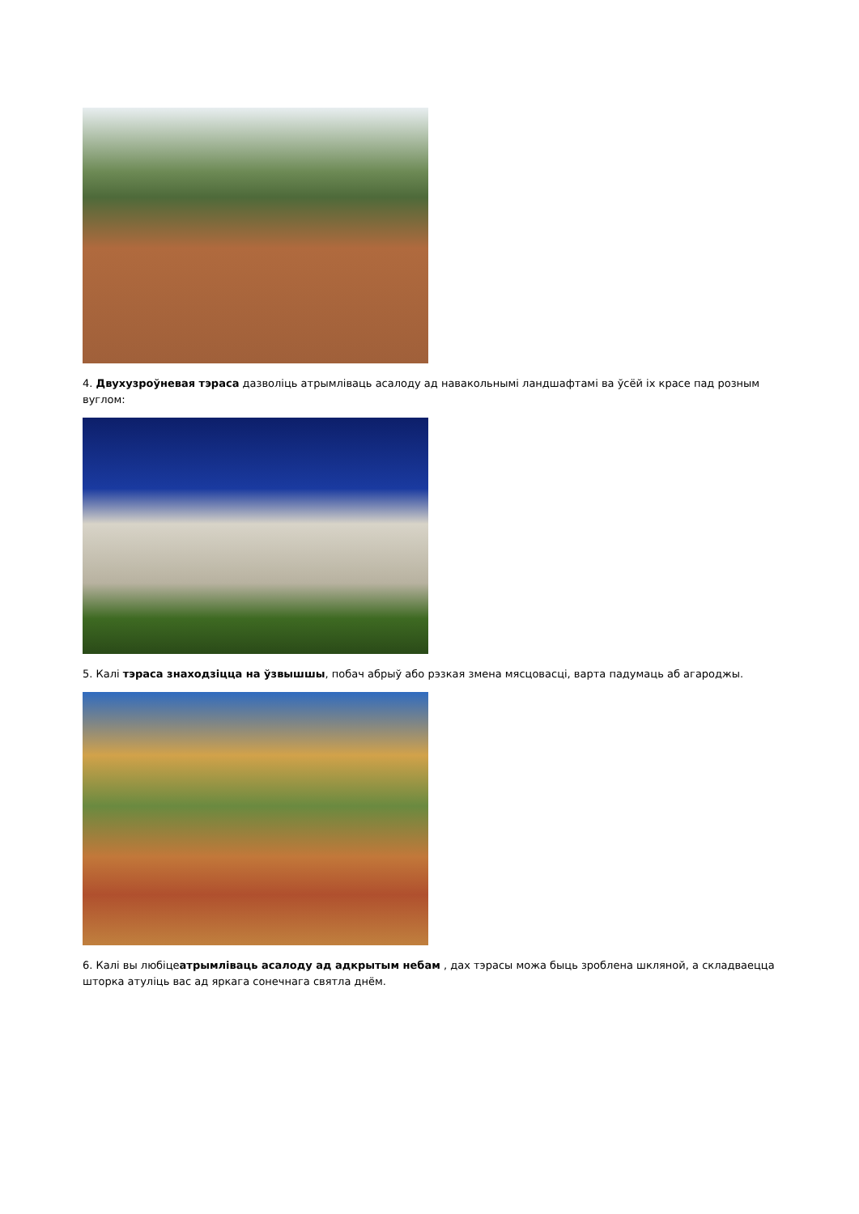4. Двухузроўневая тэраса дазволіць атрымліваць асалоду ад навакольнымі ландшафтамі ва ўсёй іх красе пад розным вуглом:
5. Калі тэраса знаходзіцца на ўзвышшы, побач абрыў або рэзкая змена мясцовасці, варта падумаць аб агароджы.
6. Калі вы любіцеатрымліваць асалоду ад адкрытым небам , дах тэрасы можа быць зроблена шкляной, а складваецца шторка атуліць вас ад яркага сонечнага святла днём.